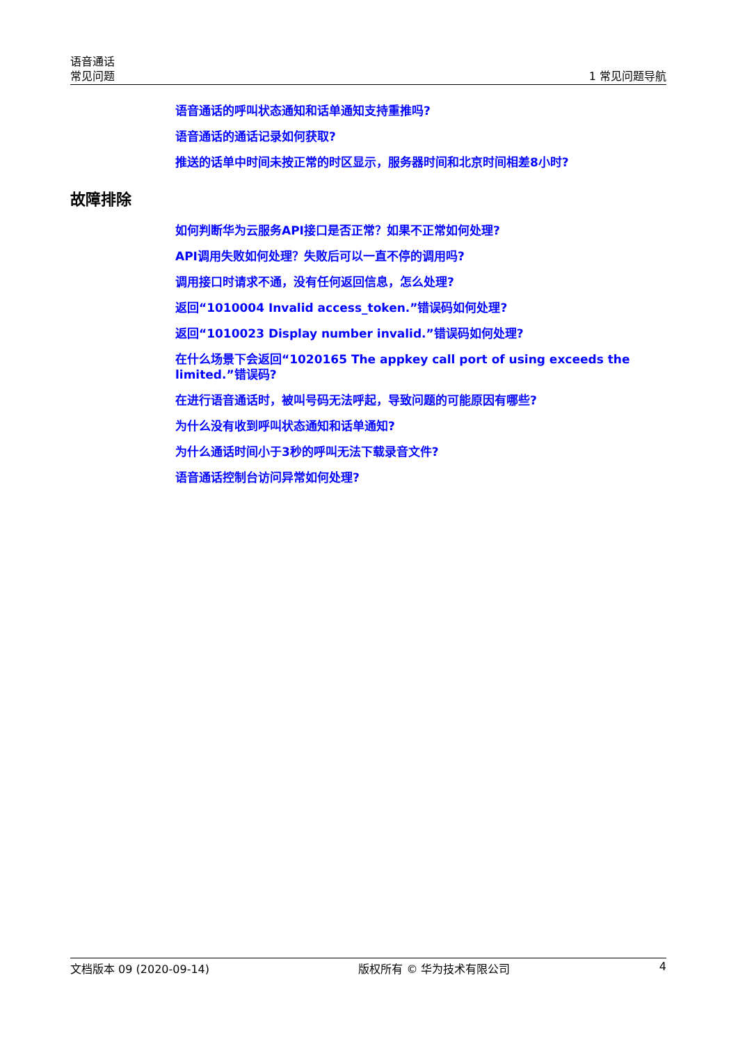语音通话
常见问题
1 常见问题导航
语音通话的呼叫状态通知和话单通知支持重推吗?
语音通话的通话记录如何获取?
推送的话单中时间未按正常的时区显示，服务器时间和北京时间相差8小时?
故障排除
如何判断华为云服务API接口是否正常？如果不正常如何处理?
API调用失败如何处理？失败后可以一直不停的调用吗?
调用接口时请求不通，没有任何返回信息，怎么处理?
返回“1010004 Invalid access_token.”错误码如何处理?
返回“1010023 Display number invalid.”错误码如何处理?
在什么场景下会返回“1020165 The appkey call port of using exceeds the limited.”错误码?
在进行语音通话时，被叫号码无法呼起，导致问题的可能原因有哪些?
为什么没有收到呼叫状态通知和话单通知?
为什么通话时间小于3秒的呼叫无法下载录音文件?
语音通话控制台访问异常如何处理?
文档版本 09 (2020-09-14) 版权所有 © 华为技术有限公司 4